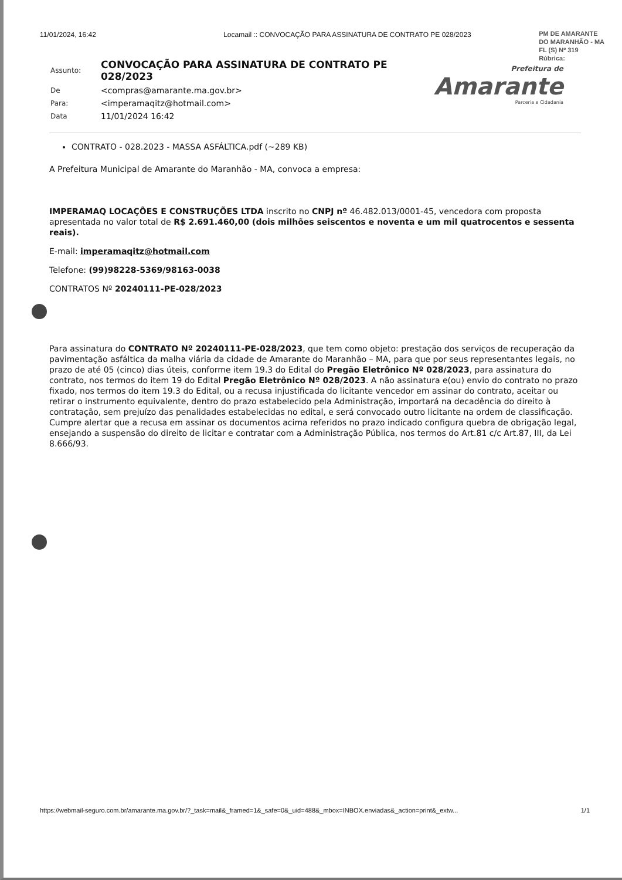11/01/2024, 16:42 Locamail :: CONVOCAÇÃO PARA ASSINATURA DE CONTRATO PE 028/2023
PM DE AMARANTE
DO MARANHÃO - MA
FL (S) Nº 319
Rúbrica:
Prefeitura de
Amarante
Parceria e Cidadania
| Assunto: | CONVOCAÇÃO PARA ASSINATURA DE CONTRATO PE 028/2023 |
| De | <compras@amarante.ma.gov.br> |
| Para: | <imperamaqitz@hotmail.com> |
| Data | 11/01/2024 16:42 |
CONTRATO - 028.2023 - MASSA ASFÁLTICA.pdf (~289 KB)
A Prefeitura Municipal de Amarante do Maranhão - MA, convoca a empresa:
IMPERAMAQ LOCAÇÕES E CONSTRUÇÕES LTDA inscrito no CNPJ nº 46.482.013/0001-45, vencedora com proposta apresentada no valor total de R$ 2.691.460,00 (dois milhões seiscentos e noventa e um mil quatrocentos e sessenta reais).
E-mail: imperamaqitz@hotmail.com
Telefone: (99)98228-5369/98163-0038
CONTRATOS Nº 20240111-PE-028/2023
Para assinatura do CONTRATO Nº 20240111-PE-028/2023, que tem como objeto: prestação dos serviços de recuperação da pavimentação asfáltica da malha viária da cidade de Amarante do Maranhão – MA, para que por seus representantes legais, no prazo de até 05 (cinco) dias úteis, conforme item 19.3 do Edital do Pregão Eletrônico Nº 028/2023, para assinatura do contrato, nos termos do item 19 do Edital Pregão Eletrônico Nº 028/2023. A não assinatura e(ou) envio do contrato no prazo fixado, nos termos do item 19.3 do Edital, ou a recusa injustificada do licitante vencedor em assinar do contrato, aceitar ou retirar o instrumento equivalente, dentro do prazo estabelecido pela Administração, importará na decadência do direito à contratação, sem prejuízo das penalidades estabelecidas no edital, e será convocado outro licitante na ordem de classificação. Cumpre alertar que a recusa em assinar os documentos acima referidos no prazo indicado configura quebra de obrigação legal, ensejando a suspensão do direito de licitar e contratar com a Administração Pública, nos termos do Art.81 c/c Art.87, III, da Lei 8.666/93.
https://webmail-seguro.com.br/amarante.ma.gov.br/?_task=mail&_framed=1&_safe=0&_uid=488&_mbox=INBOX.enviadas&_action=print&_extw... 1/1